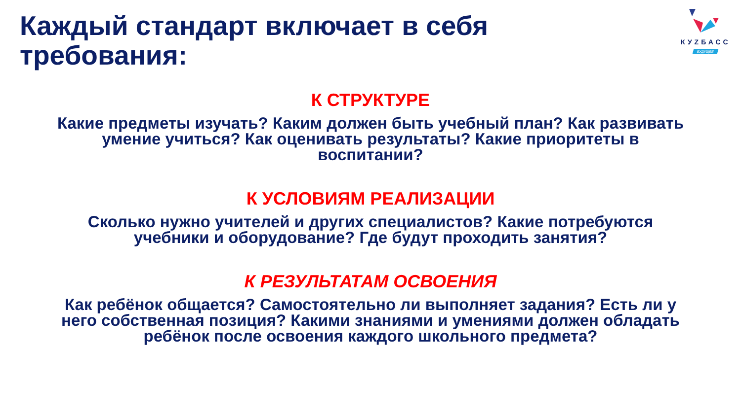КУZБАСС
БУДУЩЕЕ
Каждый стандарт включает в себя требования:
К СТРУКТУРЕ
Какие предметы изучать? Каким должен быть учебный план? Как развивать умение учиться? Как оценивать результаты? Какие приоритеты в воспитании?
К УСЛОВИЯМ РЕАЛИЗАЦИИ
Сколько нужно учителей и других специалистов? Какие потребуются учебники и оборудование? Где будут проходить занятия?
К РЕЗУЛЬТАТАМ ОСВОЕНИЯ
Как ребёнок общается? Самостоятельно ли выполняет задания? Есть ли у него собственная позиция? Какими знаниями и умениями должен обладать ребёнок после освоения каждого школьного предмета?